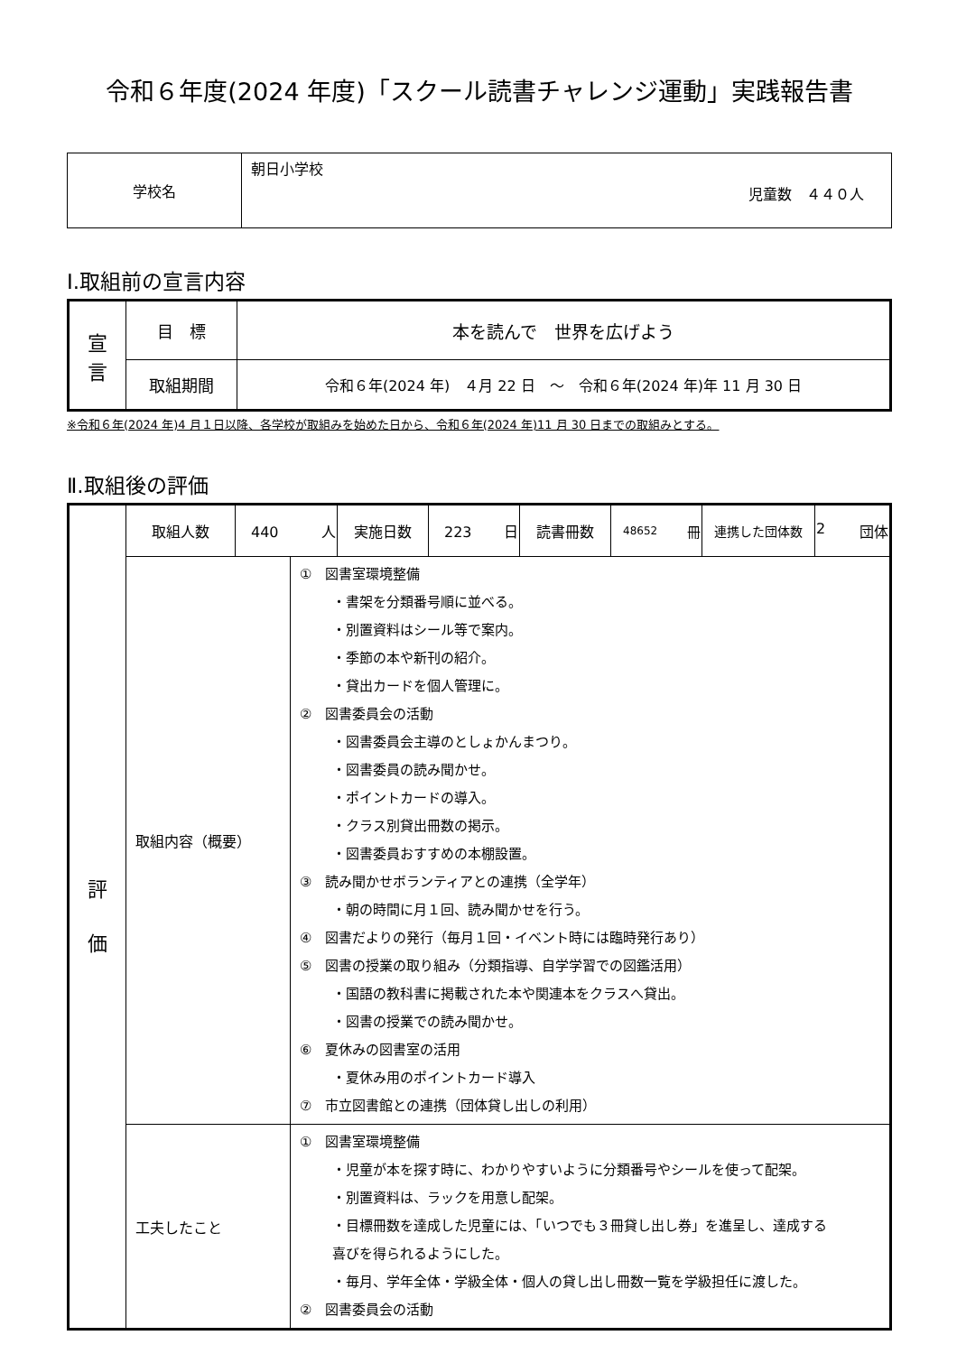令和６年度(2024 年度)「スクール読書チャレンジ運動」実践報告書
| 学校名 | 朝日小学校 児童数 ４４０人 |
Ⅰ.取組前の宣言内容
| 宣 言 | 目 標 | 本を読んで 世界を広げよう |
| | 取組期間 | 令和６年(2024 年) ４月 22 日 ～ 令和６年(2024 年)年 11 月 30 日 |
※令和６年(2024 年)4 月１日以降、各学校が取組みを始めた日から、令和６年(2024 年)11 月 30 日までの取組みとする。
Ⅱ.取組後の評価
| 評 価 | / 取組人数 / 440 人 / 実施日数 / 223 日 / 読書冊数 / 48652 冊 / 連携した団体数 / 2 団体 / | |
| | 取組内容（概要） | ① 図書室環境整備 ・書架を分類番号順に並べる。 ・別置資料はシール等で案内。 ・季節の本や新刊の紹介。 ・貸出カードを個人管理に。 ② 図書委員会の活動 ・図書委員会主導のとしょかんまつり。 ・図書委員の読み聞かせ。 ・ポイントカードの導入。 ・クラス別貸出冊数の掲示。 ・図書委員おすすめの本棚設置。 ③ 読み聞かせボランティアとの連携（全学年） ・朝の時間に月１回、読み聞かせを行う。 ④ 図書だよりの発行（毎月１回・イベント時には臨時発行あり） ⑤ 図書の授業の取り組み（分類指導、自学学習での図鑑活用） ・国語の教科書に掲載された本や関連本をクラスへ貸出。 ・図書の授業での読み聞かせ。 ⑥ 夏休みの図書室の活用 ・夏休み用のポイントカード導入 ⑦ 市立図書館との連携（団体貸し出しの利用） |
| | 工夫したこと | ① 図書室環境整備 ・児童が本を探す時に、わかりやすいように分類番号やシールを使って配架。 ・別置資料は、ラックを用意し配架。 ・目標冊数を達成した児童には、「いつでも３冊貸し出し券」を進呈し、達成する 喜びを得られるようにした。 ・毎月、学年全体・学級全体・個人の貸し出し冊数一覧を学級担任に渡した。 ② 図書委員会の活動 |